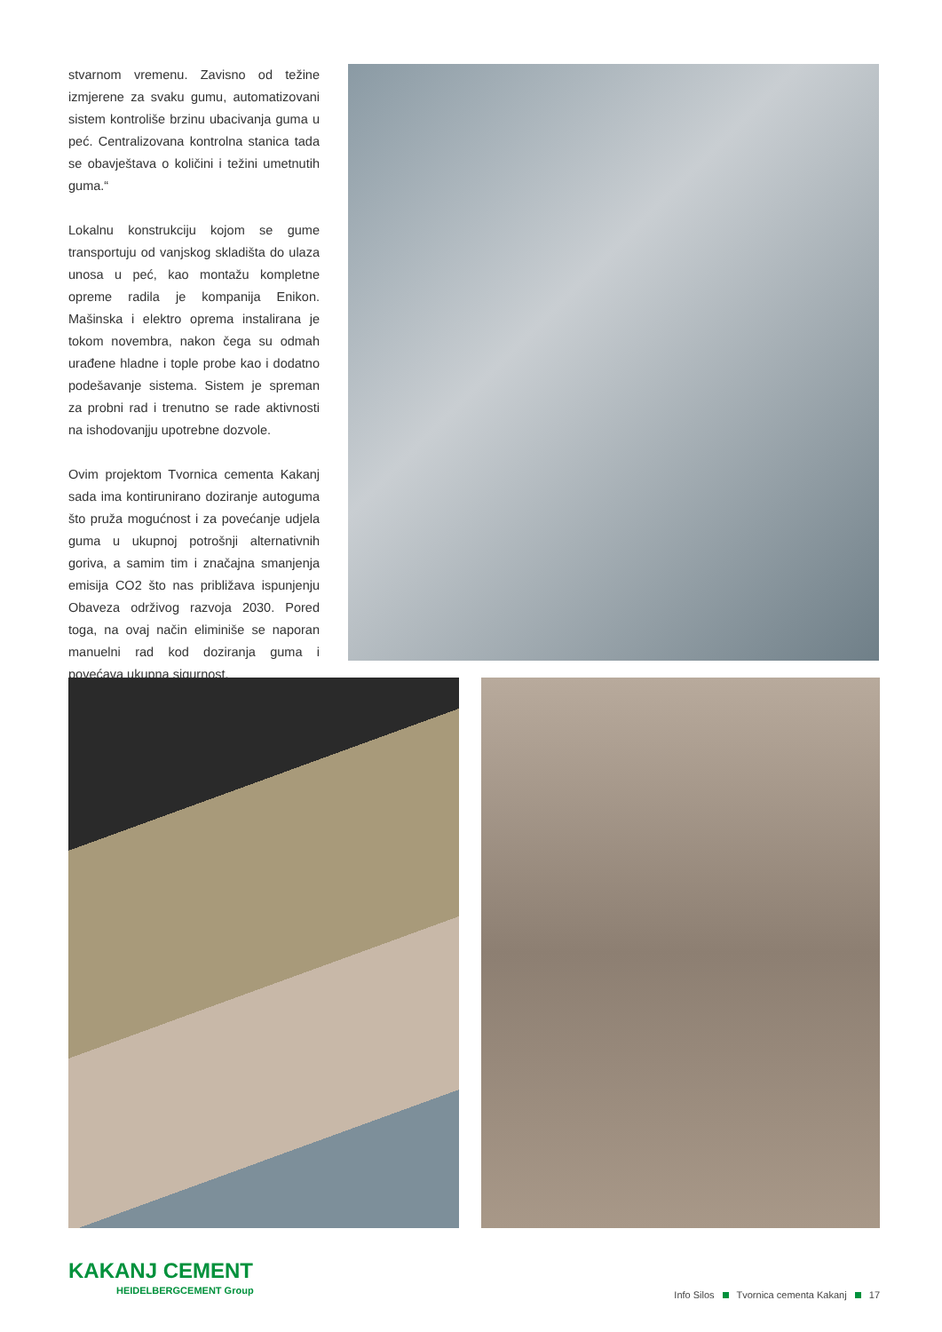stvarnom vremenu. Zavisno od težine izmjerene za svaku gumu, automatizovani sistem kontroliše brzinu ubacivanja guma u peć. Centralizovana kontrolna stanica tada se obavještava o količini i težini umetnutih guma.“
Lokalnu konstrukciju kojom se gume transportuju od vanjskog skladišta do ulaza unosa u peć, kao montažu kompletne opreme radila je kompanija Enikon. Mašinska i elektro oprema instalirana je tokom novembra, nakon čega su odmah urađene hladne i tople probe kao i dodatno podešavanje sistema. Sistem je spreman za probni rad i trenutno se rade aktivnosti na ishodovanjju upotrebne dozvole.
Ovim projektom Tvornica cementa Kakanj sada ima kontirunirano doziranje autoguma što pruža mogućnost i za povećanje udjela guma u ukupnoj potrošnji alternativnih goriva, a samim tim i značajna smanjenja emisija CO2 što nas približava ispunjenju Obaveza održivog razvoja 2030. Pored toga, na ovaj način eliminiše se naporan manuelni rad kod doziranja guma i povećava ukupna sigurnost.
KAKANJ CEMENT
HEIDELBERGCEMENT Group
Info Silos Tvornica cementa Kakanj 17